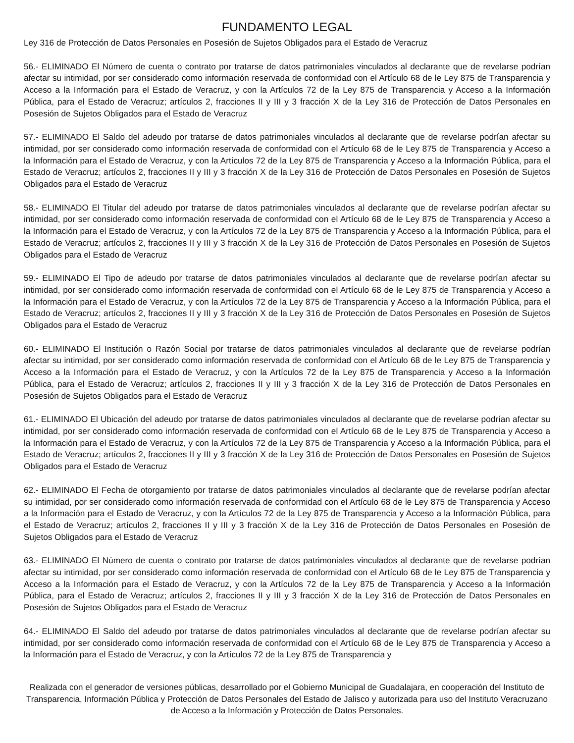FUNDAMENTO LEGAL
Ley 316 de Protección de Datos Personales en Posesión de Sujetos Obligados para el Estado de Veracruz
56.- ELIMINADO El Número de cuenta o contrato por tratarse de datos patrimoniales vinculados al declarante que de revelarse podrían afectar su intimidad, por ser considerado como información reservada de conformidad con el Artículo 68 de le Ley 875 de Transparencia y Acceso a la Información para el Estado de Veracruz, y con la Artículos 72 de la Ley 875 de Transparencia y Acceso a la Información Pública, para el Estado de Veracruz; artículos 2, fracciones II y III y 3 fracción X de la Ley 316 de Protección de Datos Personales en Posesión de Sujetos Obligados para el Estado de Veracruz
57.- ELIMINADO El Saldo del adeudo por tratarse de datos patrimoniales vinculados al declarante que de revelarse podrían afectar su intimidad, por ser considerado como información reservada de conformidad con el Artículo 68 de le Ley 875 de Transparencia y Acceso a la Información para el Estado de Veracruz, y con la Artículos 72 de la Ley 875 de Transparencia y Acceso a la Información Pública, para el Estado de Veracruz; artículos 2, fracciones II y III y 3 fracción X de la Ley 316 de Protección de Datos Personales en Posesión de Sujetos Obligados para el Estado de Veracruz
58.- ELIMINADO El Titular del adeudo por tratarse de datos patrimoniales vinculados al declarante que de revelarse podrían afectar su intimidad, por ser considerado como información reservada de conformidad con el Artículo 68 de le Ley 875 de Transparencia y Acceso a la Información para el Estado de Veracruz, y con la Artículos 72 de la Ley 875 de Transparencia y Acceso a la Información Pública, para el Estado de Veracruz; artículos 2, fracciones II y III y 3 fracción X de la Ley 316 de Protección de Datos Personales en Posesión de Sujetos Obligados para el Estado de Veracruz
59.- ELIMINADO El Tipo de adeudo por tratarse de datos patrimoniales vinculados al declarante que de revelarse podrían afectar su intimidad, por ser considerado como información reservada de conformidad con el Artículo 68 de le Ley 875 de Transparencia y Acceso a la Información para el Estado de Veracruz, y con la Artículos 72 de la Ley 875 de Transparencia y Acceso a la Información Pública, para el Estado de Veracruz; artículos 2, fracciones II y III y 3 fracción X de la Ley 316 de Protección de Datos Personales en Posesión de Sujetos Obligados para el Estado de Veracruz
60.- ELIMINADO El Institución o Razón Social por tratarse de datos patrimoniales vinculados al declarante que de revelarse podrían afectar su intimidad, por ser considerado como información reservada de conformidad con el Artículo 68 de le Ley 875 de Transparencia y Acceso a la Información para el Estado de Veracruz, y con la Artículos 72 de la Ley 875 de Transparencia y Acceso a la Información Pública, para el Estado de Veracruz; artículos 2, fracciones II y III y 3 fracción X de la Ley 316 de Protección de Datos Personales en Posesión de Sujetos Obligados para el Estado de Veracruz
61.- ELIMINADO El Ubicación del adeudo por tratarse de datos patrimoniales vinculados al declarante que de revelarse podrían afectar su intimidad, por ser considerado como información reservada de conformidad con el Artículo 68 de le Ley 875 de Transparencia y Acceso a la Información para el Estado de Veracruz, y con la Artículos 72 de la Ley 875 de Transparencia y Acceso a la Información Pública, para el Estado de Veracruz; artículos 2, fracciones II y III y 3 fracción X de la Ley 316 de Protección de Datos Personales en Posesión de Sujetos Obligados para el Estado de Veracruz
62.- ELIMINADO El Fecha de otorgamiento por tratarse de datos patrimoniales vinculados al declarante que de revelarse podrían afectar su intimidad, por ser considerado como información reservada de conformidad con el Artículo 68 de le Ley 875 de Transparencia y Acceso a la Información para el Estado de Veracruz, y con la Artículos 72 de la Ley 875 de Transparencia y Acceso a la Información Pública, para el Estado de Veracruz; artículos 2, fracciones II y III y 3 fracción X de la Ley 316 de Protección de Datos Personales en Posesión de Sujetos Obligados para el Estado de Veracruz
63.- ELIMINADO El Número de cuenta o contrato por tratarse de datos patrimoniales vinculados al declarante que de revelarse podrían afectar su intimidad, por ser considerado como información reservada de conformidad con el Artículo 68 de le Ley 875 de Transparencia y Acceso a la Información para el Estado de Veracruz, y con la Artículos 72 de la Ley 875 de Transparencia y Acceso a la Información Pública, para el Estado de Veracruz; artículos 2, fracciones II y III y 3 fracción X de la Ley 316 de Protección de Datos Personales en Posesión de Sujetos Obligados para el Estado de Veracruz
64.- ELIMINADO El Saldo del adeudo por tratarse de datos patrimoniales vinculados al declarante que de revelarse podrían afectar su intimidad, por ser considerado como información reservada de conformidad con el Artículo 68 de le Ley 875 de Transparencia y Acceso a la Información para el Estado de Veracruz, y con la Artículos 72 de la Ley 875 de Transparencia y
Realizada con el generador de versiones públicas, desarrollado por el Gobierno Municipal de Guadalajara, en cooperación del Instituto de Transparencia, Información Pública y Protección de Datos Personales del Estado de Jalisco y autorizada para uso del Instituto Veracruzano de Acceso a la Información y Protección de Datos Personales.